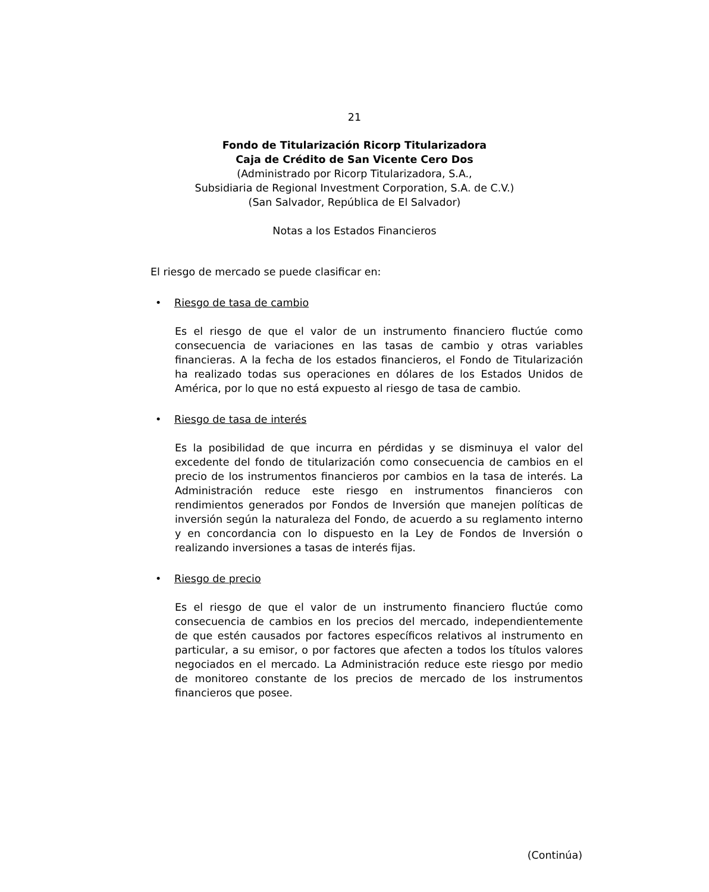21
Fondo de Titularización Ricorp Titularizadora
Caja de Crédito de San Vicente Cero Dos
(Administrado por Ricorp Titularizadora, S.A.,
Subsidiaria de Regional Investment Corporation, S.A. de C.V.)
(San Salvador, República de El Salvador)
Notas a los Estados Financieros
El riesgo de mercado se puede clasificar en:
• Riesgo de tasa de cambio
Es el riesgo de que el valor de un instrumento financiero fluctúe como consecuencia de variaciones en las tasas de cambio y otras variables financieras. A la fecha de los estados financieros, el Fondo de Titularización ha realizado todas sus operaciones en dólares de los Estados Unidos de América, por lo que no está expuesto al riesgo de tasa de cambio.
• Riesgo de tasa de interés
Es la posibilidad de que incurra en pérdidas y se disminuya el valor del excedente del fondo de titularización como consecuencia de cambios en el precio de los instrumentos financieros por cambios en la tasa de interés. La Administración reduce este riesgo en instrumentos financieros con rendimientos generados por Fondos de Inversión que manejen políticas de inversión según la naturaleza del Fondo, de acuerdo a su reglamento interno y en concordancia con lo dispuesto en la Ley de Fondos de Inversión o realizando inversiones a tasas de interés fijas.
• Riesgo de precio
Es el riesgo de que el valor de un instrumento financiero fluctúe como consecuencia de cambios en los precios del mercado, independientemente de que estén causados por factores específicos relativos al instrumento en particular, a su emisor, o por factores que afecten a todos los títulos valores negociados en el mercado. La Administración reduce este riesgo por medio de monitoreo constante de los precios de mercado de los instrumentos financieros que posee.
(Continúa)